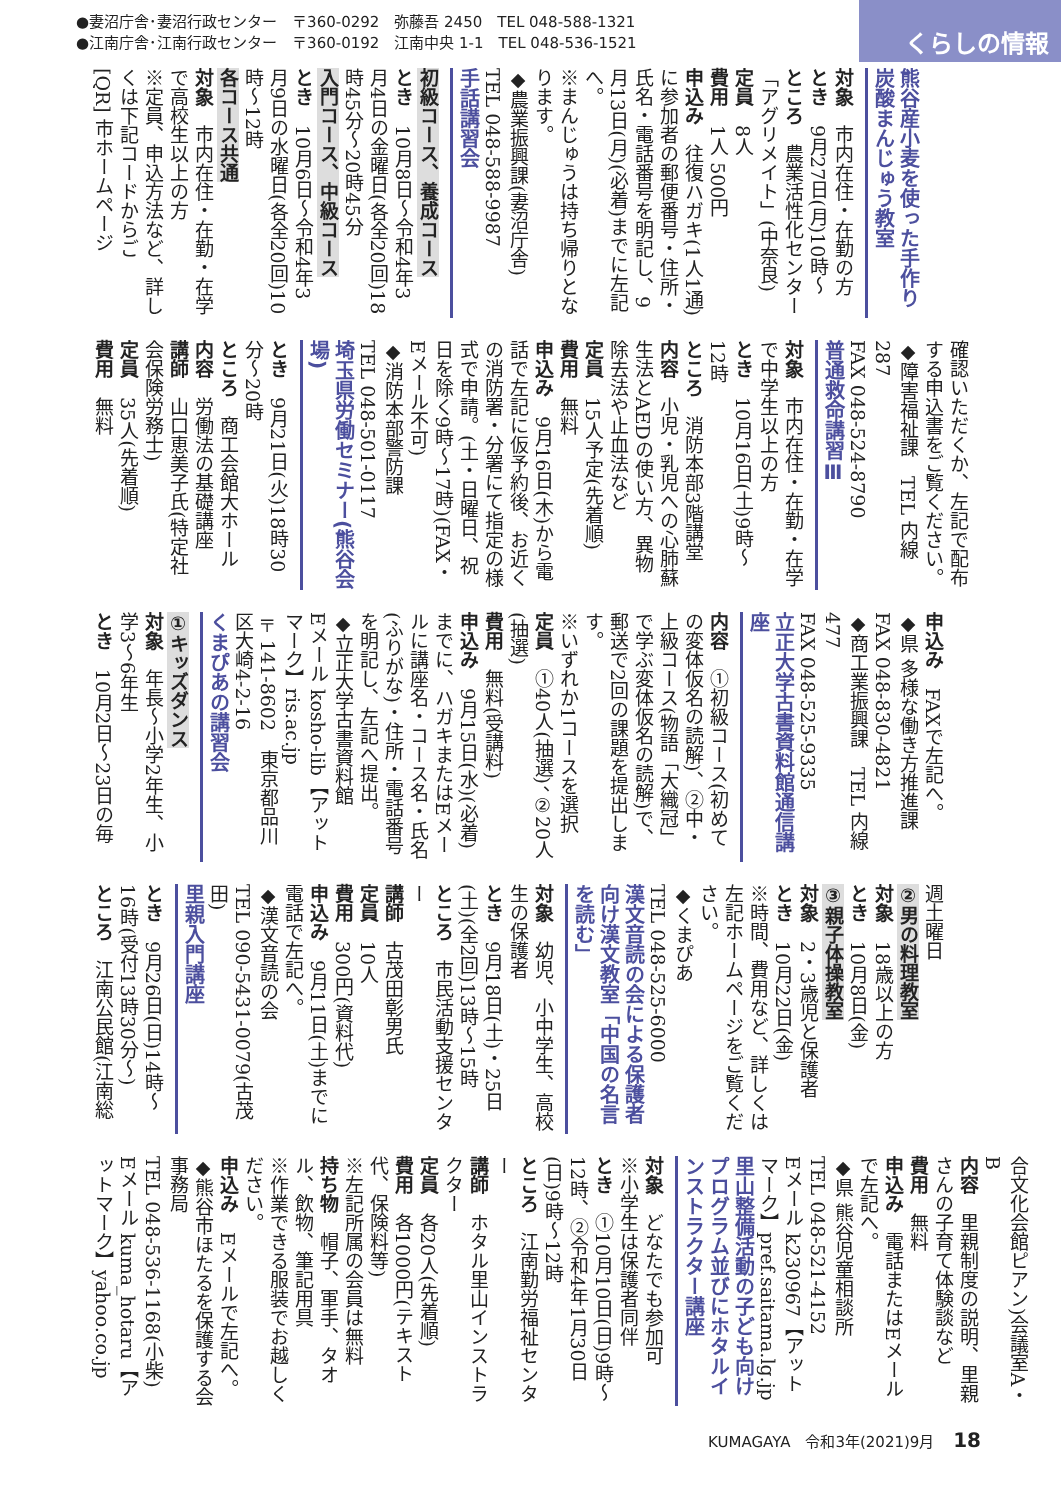●妻沼庁舎･妻沼行政センター　〒360-0292　弥藤吾 2450　TEL 048-588-1321
●江南庁舎･江南行政センター　〒360-0192　江南中央 1-1　TEL 048-536-1521
くらしの情報
熊谷産小麦を使った手作り炭酸まんじゅう教室
対象　市内在住・在勤の方
とき　9月27日(月)10時～
ところ　農業活性化センター「アグリメイト」(中奈良)
定員　8人
費用　1人 500円
申込み　往復ハガキ(1人1通)に参加者の郵便番号・住所・氏名・電話番号を明記し、9月13日(月)(必着)までに左記へ。
※まんじゅうは持ち帰りとなります。
◆農業振興課(妻沼庁舎)
TEL 048-588-9987
手話講習会
初級コース、養成コース
とき　10月8日～令和4年3月4日の金曜日(各全20回)18時45分～20時45分
入門コース、中級コース
とき　10月6日～令和4年3月9日の水曜日(各全20回)10時～12時
各コース共通
対象　市内在住・在勤・在学で高校生以上の方
※定員、申込方法など、詳しくは下記コードからご
[QR] 市ホームページ
確認いただくか、左記で配布する申込書をご覧ください。
◆障害福祉課　TEL 内線287
FAX 048-524-8790
普通救命講習Ⅲ
対象　市内在住・在勤・在学で中学生以上の方
とき　10月16日(土)9時～12時
ところ　消防本部3階講堂
内容　小児・乳児への心肺蘇生法とAEDの使い方、異物除去法や止血法など
定員　15人予定(先着順)
費用　無料
申込み　9月16日(木)から電話で左記に仮予約後、お近くの消防署・分署にて指定の様式で申請。(土・日曜日、祝日を除く9時～17時)(FAX・Eメール不可)
◆消防本部警防課
TEL 048-501-0117
埼玉県労働セミナー(熊谷会場)
とき　9月21日(火)18時30分～20時
ところ　商工会館大ホール
内容　労働法の基礎講座
講師　山口恵美子氏(特定社会保険労務士)
定員　35人(先着順)
費用　無料
申込み　FAXで左記へ。
◆県 多様な働き方推進課
FAX 048-830-4821
◆商工業振興課　TEL 内線477
FAX 048-525-9335
立正大学古書資料館通信講座
内容　①初級コース(初めての変体仮名の読解)、②中・上級コース(物語「大織冠」で学ぶ変体仮名の読解)で、郵送で2回の課題を提出します。
※いずれか1コースを選択
定員　①40人(抽選)、②20人(抽選)
費用　無料(受講料)
申込み　9月15日(水)(必着)までに、ハガキまたはEメールに講座名・コース名・氏名(ふりがな)・住所・電話番号を明記し、左記へ提出。
◆立正大学古書資料館
Eメール kosho-lib【アットマーク】ris.ac.jp
〒141-8602　東京都品川区大崎4-2-16
くまぴあの講習会
①キッズダンス
対象　年長～小学2年生、小学3～6年生
とき　10月2日～23日の毎
週土曜日
②男の料理教室
対象　18歳以上の方
とき　10月8日(金)
③親子体操教室
対象　2・3歳児と保護者
とき　10月22日(金)
※時間、費用など、詳しくは左記ホームページをご覧ください。
◆くまぴあ
TEL 048-525-6000
漢文音読の会による保護者向け漢文教室「中国の名言を読む」
対象　幼児、小中学生、高校生の保護者
とき　9月18日(土)・25日(土)(全2回)13時～15時
ところ　市民活動支援センター
講師　古茂田彰男氏
定員　10人
費用　300円(資料代)
申込み　9月11日(土)までに電話で左記へ。
◆漢文音読の会
TEL 090-5431-0079(古茂田)
里親入門講座
とき　9月26日(日)14時～16時(受付13時30分～)
ところ　江南公民館(江南総
合文化会館ピアン)会議室A・B
内容　里親制度の説明、里親さんの子育て体験談など
費用　無料
申込み　電話またはEメールで左記へ。
◆県 熊谷児童相談所
TEL 048-521-4152
Eメール k230967【アットマーク】pref.saitama.lg.jp
里山整備活動の子ども向けプログラム並びにホタルインストラクター講座
対象　どなたでも参加可
※小学生は保護者同伴
とき　①10月10日(日)9時～12時、②令和4年1月30日(日)9時～12時
ところ　江南勤労福祉センター
講師　ホタル里山インストラクター
定員　各20人(先着順)
費用　各1000円(テキスト代、保険料等)
※左記所属の会員は無料
持ち物　帽子、軍手、タオル、飲物、筆記用具
※作業できる服装でお越しください。
申込み　Eメールで左記へ。
◆熊谷市ほたるを保護する会事務局
TEL 048-536-1168(小柴)
Eメール kuma_hotaru【アットマーク】yahoo.co.jp
KUMAGAYA　令和3年(2021)9月 18